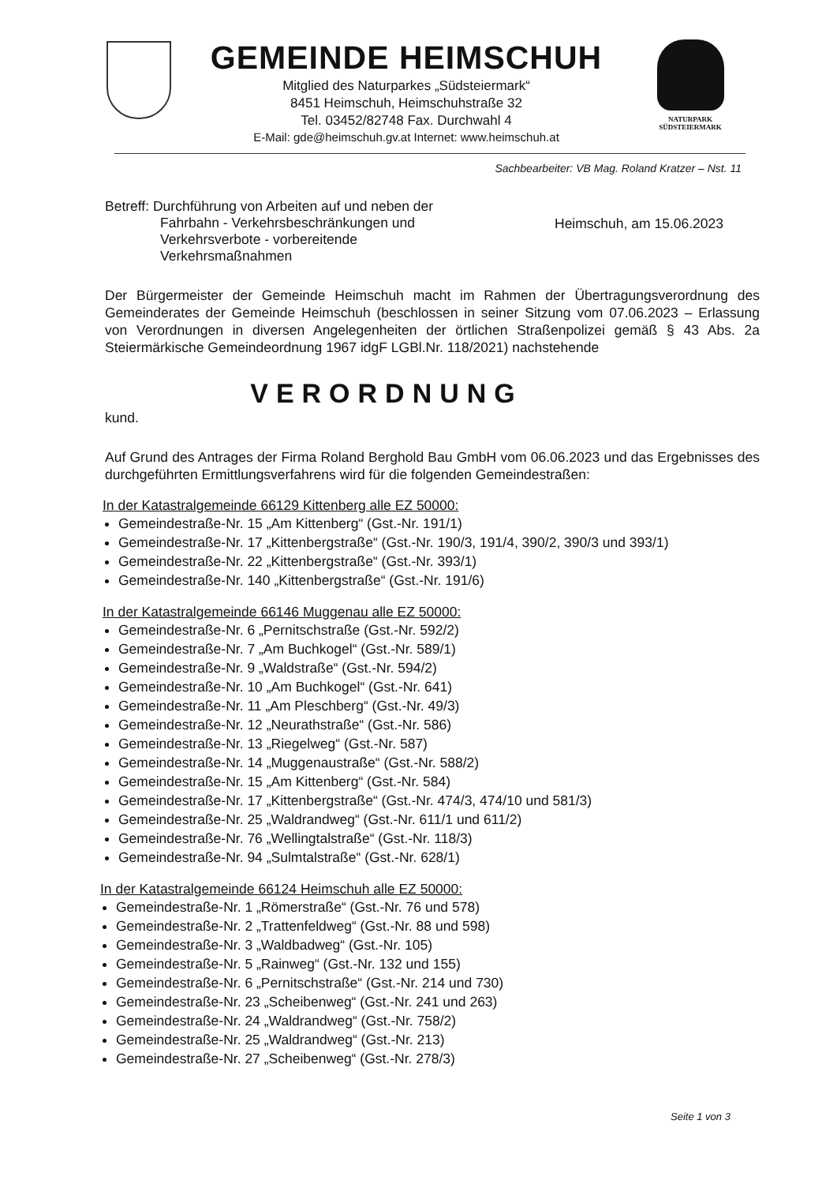GEMEINDE HEIMSCHUH
Mitglied des Naturparkes „Südsteiermark“
8451 Heimschuh, Heimschuhstraße 32
Tel. 03452/82748 Fax. Durchwahl 4
E-Mail: gde@heimschuh.gv.at Internet: www.heimschuh.at
NATURPARK
SÜDSTEIERMARK
Sachbearbeiter: VB Mag. Roland Kratzer – Nst. 11
Betreff: Durchführung von Arbeiten auf und neben der
Fahrbahn - Verkehrsbeschränkungen und Verkehrsverbote - vorbereitende Verkehrsmaßnahmen
Heimschuh, am 15.06.2023
Der Bürgermeister der Gemeinde Heimschuh macht im Rahmen der Übertragungsverordnung des Gemeinderates der Gemeinde Heimschuh (beschlossen in seiner Sitzung vom 07.06.2023 – Erlassung von Verordnungen in diversen Angelegenheiten der örtlichen Straßenpolizei gemäß § 43 Abs. 2a Steiermärkische Gemeindeordnung 1967 idgF LGBl.Nr. 118/2021) nachstehende
VERORDNUNG
kund.
Auf Grund des Antrages der Firma Roland Berghold Bau GmbH vom 06.06.2023 und das Ergebnisses des durchgeführten Ermittlungsverfahrens wird für die folgenden Gemeindestraßen:
In der Katastralgemeinde 66129 Kittenberg alle EZ 50000:
Gemeindestraße-Nr. 15 „Am Kittenberg“ (Gst.-Nr. 191/1)
Gemeindestraße-Nr. 17 „Kittenbergstraße“ (Gst.-Nr. 190/3, 191/4, 390/2, 390/3 und 393/1)
Gemeindestraße-Nr. 22 „Kittenbergstraße“ (Gst.-Nr. 393/1)
Gemeindestraße-Nr. 140 „Kittenbergstraße“ (Gst.-Nr. 191/6)
In der Katastralgemeinde 66146 Muggenau alle EZ 50000:
Gemeindestraße-Nr. 6 „Pernitschstraße (Gst.-Nr. 592/2)
Gemeindestraße-Nr. 7 „Am Buchkogel“ (Gst.-Nr. 589/1)
Gemeindestraße-Nr. 9 „Waldstraße“ (Gst.-Nr. 594/2)
Gemeindestraße-Nr. 10 „Am Buchkogel“ (Gst.-Nr. 641)
Gemeindestraße-Nr. 11 „Am Pleschberg“ (Gst.-Nr. 49/3)
Gemeindestraße-Nr. 12 „Neurathstraße“ (Gst.-Nr. 586)
Gemeindestraße-Nr. 13 „Riegelweg“ (Gst.-Nr. 587)
Gemeindestraße-Nr. 14 „Muggenaustraße“ (Gst.-Nr. 588/2)
Gemeindestraße-Nr. 15 „Am Kittenberg“ (Gst.-Nr. 584)
Gemeindestraße-Nr. 17 „Kittenbergstraße“ (Gst.-Nr. 474/3, 474/10 und 581/3)
Gemeindestraße-Nr. 25 „Waldrandweg“ (Gst.-Nr. 611/1 und 611/2)
Gemeindestraße-Nr. 76 „Wellingtalstraße“ (Gst.-Nr. 118/3)
Gemeindestraße-Nr. 94 „Sulmtalstraße“ (Gst.-Nr. 628/1)
In der Katastralgemeinde 66124 Heimschuh alle EZ 50000:
Gemeindestraße-Nr. 1 „Römerstraße“ (Gst.-Nr. 76 und 578)
Gemeindestraße-Nr. 2 „Trattenfeldweg“ (Gst.-Nr. 88 und 598)
Gemeindestraße-Nr. 3 „Waldbadweg“ (Gst.-Nr. 105)
Gemeindestraße-Nr. 5 „Rainweg“ (Gst.-Nr. 132 und 155)
Gemeindestraße-Nr. 6 „Pernitschstraße“ (Gst.-Nr. 214 und 730)
Gemeindestraße-Nr. 23 „Scheibenweg“ (Gst.-Nr. 241 und 263)
Gemeindestraße-Nr. 24 „Waldrandweg“ (Gst.-Nr. 758/2)
Gemeindestraße-Nr. 25 „Waldrandweg“ (Gst.-Nr. 213)
Gemeindestraße-Nr. 27 „Scheibenweg“ (Gst.-Nr. 278/3)
Seite 1 von 3